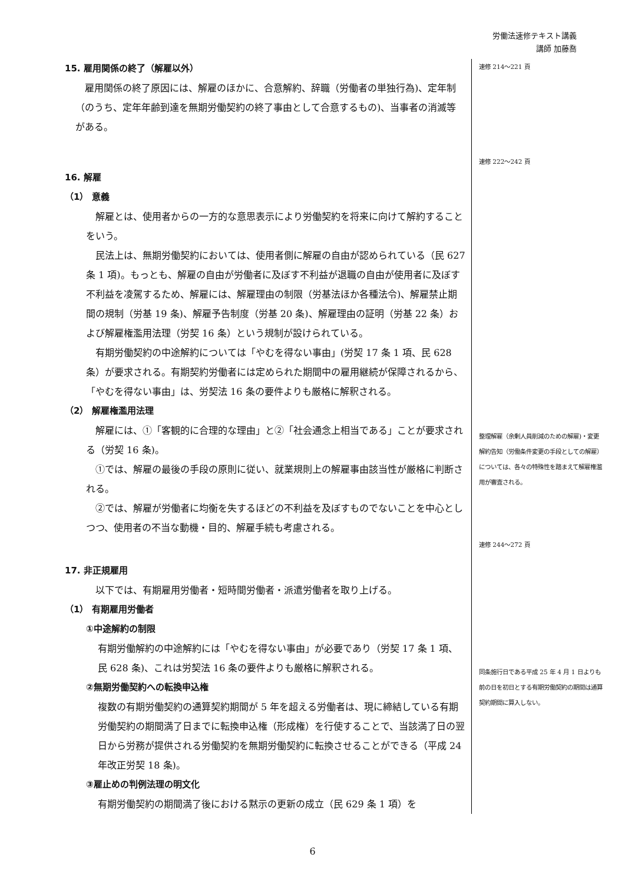労働法速修テキスト講義
講師 加藤喬
15. 雇用関係の終了（解雇以外）
雇用関係の終了原因には、解雇のほかに、合意解約、辞職（労働者の単独行為)、定年制（のうち、定年年齢到達を無期労働契約の終了事由として合意するもの)、当事者の消滅等がある。
16. 解雇
（1） 意義
解雇とは、使用者からの一方的な意思表示により労働契約を将来に向けて解約することをいう。
民法上は、無期労働契約においては、使用者側に解雇の自由が認められている（民 627 条 1 項)。もっとも、解雇の自由が労働者に及ぼす不利益が退職の自由が使用者に及ぼす不利益を凌駕するため、解雇には、解雇理由の制限（労基法ほか各種法令)、解雇禁止期間の規制（労基 19 条)、解雇予告制度（労基 20 条)、解雇理由の証明（労基 22 条）および解雇権濫用法理（労契 16 条）という規制が設けられている。
有期労働契約の中途解約については「やむを得ない事由」(労契 17 条 1 項、民 628 条）が要求される。有期契約労働者には定められた期間中の雇用継続が保障されるから、「やむを得ない事由」は、労契法 16 条の要件よりも厳格に解釈される。
（2） 解雇権濫用法理
解雇には、①「客観的に合理的な理由」と②「社会通念上相当である」ことが要求される（労契 16 条)。
①では、解雇の最後の手段の原則に従い、就業規則上の解雇事由該当性が厳格に判断される。
②では、解雇が労働者に均衡を失するほどの不利益を及ぼすものでないことを中心としつつ、使用者の不当な動機・目的、解雇手続も考慮される。
17. 非正規雇用
以下では、有期雇用労働者・短時間労働者・派遣労働者を取り上げる。
（1） 有期雇用労働者
①中途解約の制限
有期労働解約の中途解約には「やむを得ない事由」が必要であり（労契 17 条 1 項、民 628 条)、これは労契法 16 条の要件よりも厳格に解釈される。
②無期労働契約への転換申込権
複数の有期労働契約の通算契約期間が 5 年を超える労働者は、現に締結している有期労働契約の期間満了日までに転換申込権（形成権）を行使することで、当該満了日の翌日から労務が提供される労働契約を無期労働契約に転換させることができる（平成 24 年改正労契 18 条)。
③雇止めの判例法理の明文化
有期労働契約の期間満了後における黙示の更新の成立（民 629 条 1 項）を
速修 214～221 頁
速修 222～242 頁
整理解雇（余剰人員削減のための解雇)・変更解約告知（労働条件変更の手段としての解雇）については、各々の特殊性を踏まえて解雇権濫用が審査される。
速修 244～272 頁
同条施行日である平成 25 年 4 月 1 日よりも前の日を初日とする有期労働契約の期間は通算契約期間に算入しない。
6